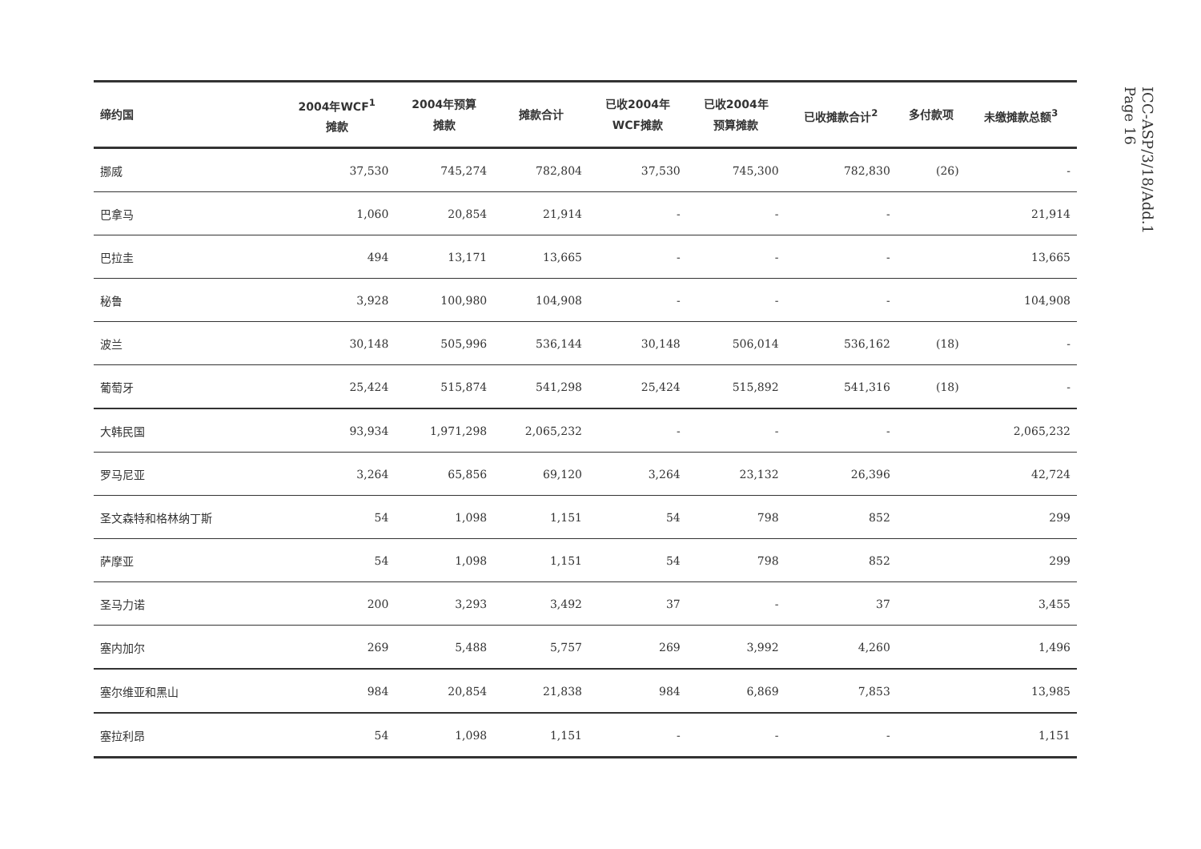| 缔约国 | 2004年WCF<sup>1</sup> 摊款 | 2004年预算 摊款 | 摊款合计 | 已收2004年 WCF摊款 | 已收2004年 预算摊款 | 已收摊款合计<sup>2</sup> | 多付款项 | 未缴摊款总额<sup>3</sup> |
| --- | --- | --- | --- | --- | --- | --- | --- | --- |
| 挪威 | 37,530 | 745,274 | 782,804 | 37,530 | 745,300 | 782,830 | (26) | - |
| 巴拿马 | 1,060 | 20,854 | 21,914 | - | - | - | | 21,914 |
| 巴拉圭 | 494 | 13,171 | 13,665 | - | - | - | | 13,665 |
| 秘鲁 | 3,928 | 100,980 | 104,908 | - | - | - | | 104,908 |
| 波兰 | 30,148 | 505,996 | 536,144 | 30,148 | 506,014 | 536,162 | (18) | - |
| 葡萄牙 | 25,424 | 515,874 | 541,298 | 25,424 | 515,892 | 541,316 | (18) | - |
| 大韩民国 | 93,934 | 1,971,298 | 2,065,232 | - | - | - | | 2,065,232 |
| 罗马尼亚 | 3,264 | 65,856 | 69,120 | 3,264 | 23,132 | 26,396 | | 42,724 |
| 圣文森特和格林纳丁斯 | 54 | 1,098 | 1,151 | 54 | 798 | 852 | | 299 |
| 萨摩亚 | 54 | 1,098 | 1,151 | 54 | 798 | 852 | | 299 |
| 圣马力诺 | 200 | 3,293 | 3,492 | 37 | - | 37 | | 3,455 |
| 塞内加尔 | 269 | 5,488 | 5,757 | 269 | 3,992 | 4,260 | | 1,496 |
| 塞尔维亚和黑山 | 984 | 20,854 | 21,838 | 984 | 6,869 | 7,853 | | 13,985 |
| 塞拉利昂 | 54 | 1,098 | 1,151 | - | - | - | | 1,151 |
ICC-ASP/3/18/Add.1
Page 16